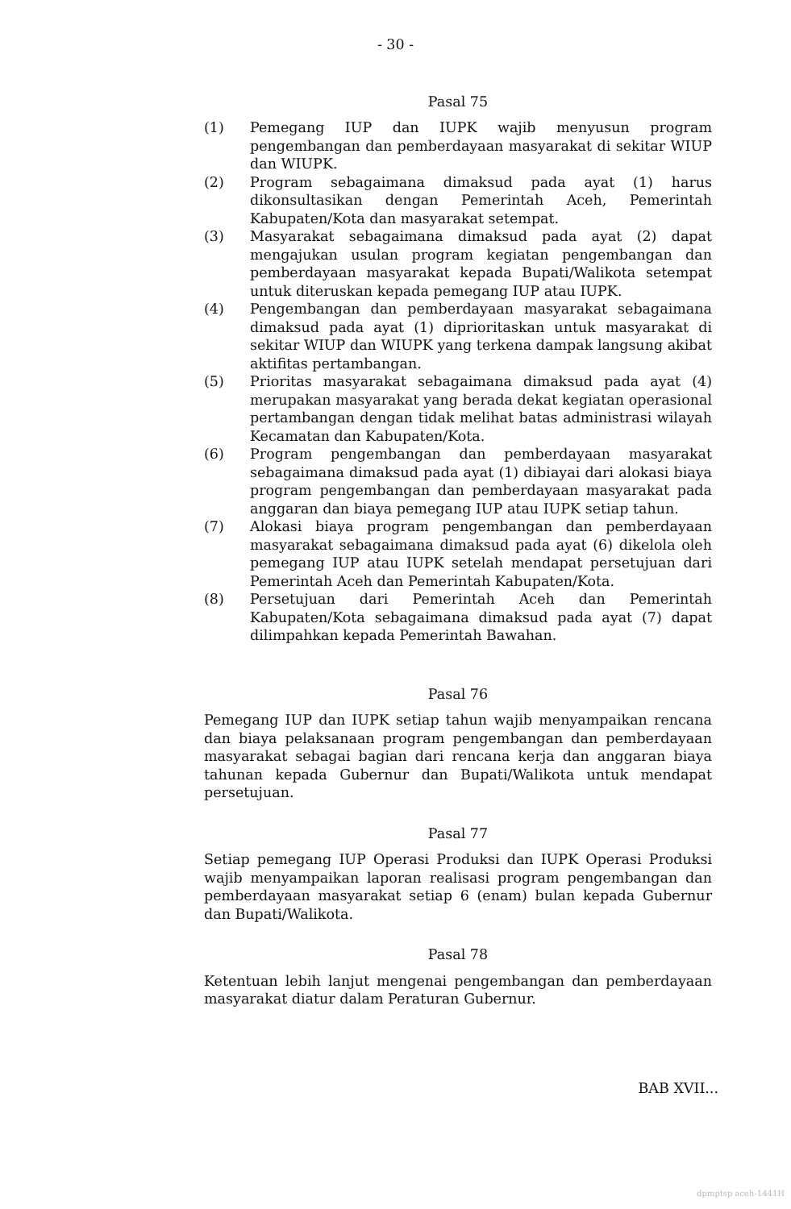- 30 -
Pasal 75
(1) Pemegang IUP dan IUPK wajib menyusun program pengembangan dan pemberdayaan masyarakat di sekitar WIUP dan WIUPK.
(2) Program sebagaimana dimaksud pada ayat (1) harus dikonsultasikan dengan Pemerintah Aceh, Pemerintah Kabupaten/Kota dan masyarakat setempat.
(3) Masyarakat sebagaimana dimaksud pada ayat (2) dapat mengajukan usulan program kegiatan pengembangan dan pemberdayaan masyarakat kepada Bupati/Walikota setempat untuk diteruskan kepada pemegang IUP atau IUPK.
(4) Pengembangan dan pemberdayaan masyarakat sebagaimana dimaksud pada ayat (1) diprioritaskan untuk masyarakat di sekitar WIUP dan WIUPK yang terkena dampak langsung akibat aktifitas pertambangan.
(5) Prioritas masyarakat sebagaimana dimaksud pada ayat (4) merupakan masyarakat yang berada dekat kegiatan operasional pertambangan dengan tidak melihat batas administrasi wilayah Kecamatan dan Kabupaten/Kota.
(6) Program pengembangan dan pemberdayaan masyarakat sebagaimana dimaksud pada ayat (1) dibiayai dari alokasi biaya program pengembangan dan pemberdayaan masyarakat pada anggaran dan biaya pemegang IUP atau IUPK setiap tahun.
(7) Alokasi biaya program pengembangan dan pemberdayaan masyarakat sebagaimana dimaksud pada ayat (6) dikelola oleh pemegang IUP atau IUPK setelah mendapat persetujuan dari Pemerintah Aceh dan Pemerintah Kabupaten/Kota.
(8) Persetujuan dari Pemerintah Aceh dan Pemerintah Kabupaten/Kota sebagaimana dimaksud pada ayat (7) dapat dilimpahkan kepada Pemerintah Bawahan.
Pasal 76
Pemegang IUP dan IUPK setiap tahun wajib menyampaikan rencana dan biaya pelaksanaan program pengembangan dan pemberdayaan masyarakat sebagai bagian dari rencana kerja dan anggaran biaya tahunan kepada Gubernur dan Bupati/Walikota untuk mendapat persetujuan.
Pasal 77
Setiap pemegang IUP Operasi Produksi dan IUPK Operasi Produksi wajib menyampaikan laporan realisasi program pengembangan dan pemberdayaan masyarakat setiap 6 (enam) bulan kepada Gubernur dan Bupati/Walikota.
Pasal 78
Ketentuan lebih lanjut mengenai pengembangan dan pemberdayaan masyarakat diatur dalam Peraturan Gubernur.
BAB XVII...
dpmptsp aceh-1441H